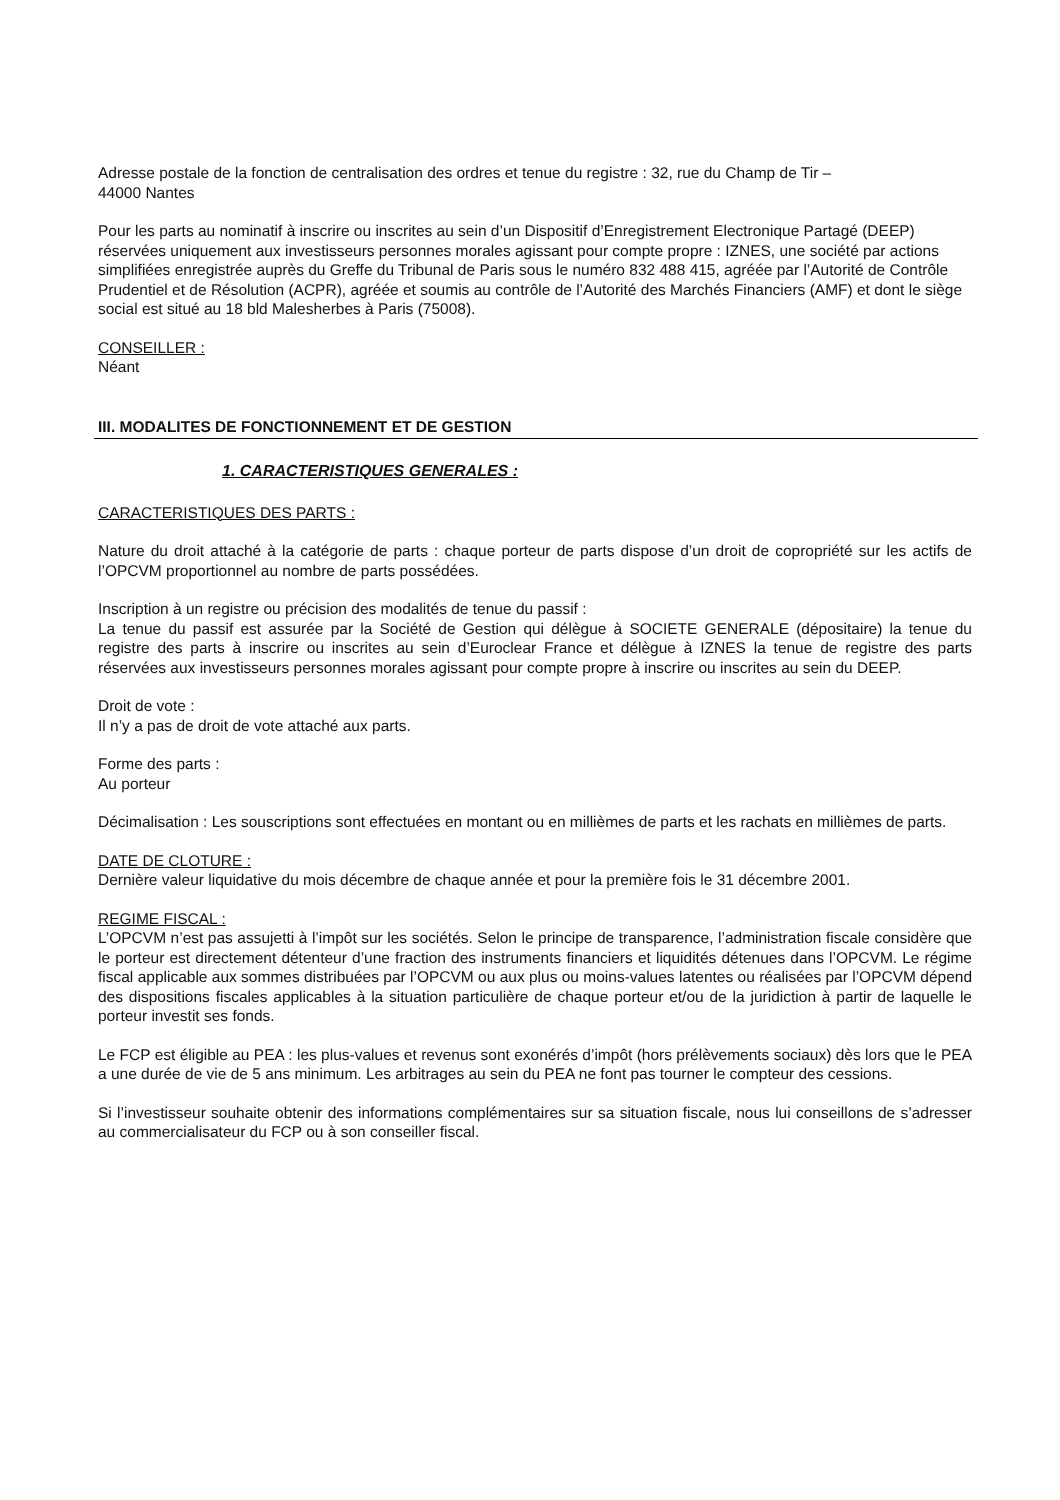Adresse postale de la fonction de centralisation des ordres et tenue du registre : 32, rue du Champ de Tir –
44000 Nantes
Pour les parts au nominatif à inscrire ou inscrites au sein d’un Dispositif d’Enregistrement Electronique Partagé (DEEP) réservées uniquement aux investisseurs personnes morales agissant pour compte propre : IZNES, une société par actions simplifiées enregistrée auprès du Greffe du Tribunal de Paris sous le numéro 832 488 415, agréée par l’Autorité de Contrôle Prudentiel et de Résolution (ACPR), agréée et soumis au contrôle de l’Autorité des Marchés Financiers (AMF) et dont le siège social est situé au 18 bld Malesherbes à Paris (75008).
CONSEILLER :
Néant
III. MODALITES DE FONCTIONNEMENT ET DE GESTION
1. CARACTERISTIQUES GENERALES :
CARACTERISTIQUES DES PARTS :
Nature du droit attaché à la catégorie de parts : chaque porteur de parts dispose d’un droit de copropriété sur les actifs de l’OPCVM proportionnel au nombre de parts possédées.
Inscription à un registre ou précision des modalités de tenue du passif :
La tenue du passif est assurée par la Société de Gestion qui délègue à SOCIETE GENERALE (dépositaire) la tenue du registre des parts à inscrire ou inscrites au sein d’Euroclear France et délègue à IZNES la tenue de registre des parts réservées aux investisseurs personnes morales agissant pour compte propre à inscrire ou inscrites au sein du DEEP.
Droit de vote :
Il n’y a pas de droit de vote attaché aux parts.
Forme des parts :
Au porteur
Décimalisation : Les souscriptions sont effectuées en montant ou en millièmes de parts et les rachats en millièmes de parts.
DATE DE CLOTURE :
Dernière valeur liquidative du mois décembre de chaque année et pour la première fois le 31 décembre 2001.
REGIME FISCAL :
L’OPCVM n’est pas assujetti à l’impôt sur les sociétés. Selon le principe de transparence, l’administration fiscale considère que le porteur est directement détenteur d’une fraction des instruments financiers et liquidités détenues dans l’OPCVM. Le régime fiscal applicable aux sommes distribuées par l’OPCVM ou aux plus ou moins-values latentes ou réalisées par l’OPCVM dépend des dispositions fiscales applicables à la situation particulière de chaque porteur et/ou de la juridiction à partir de laquelle le porteur investit ses fonds.
Le FCP est éligible au PEA : les plus-values et revenus sont exonérés d’impôt (hors prélèvements sociaux) dès lors que le PEA a une durée de vie de 5 ans minimum. Les arbitrages au sein du PEA ne font pas tourner le compteur des cessions.
Si l’investisseur souhaite obtenir des informations complémentaires sur sa situation fiscale, nous lui conseillons de s’adresser au commercialisateur du FCP ou à son conseiller fiscal.